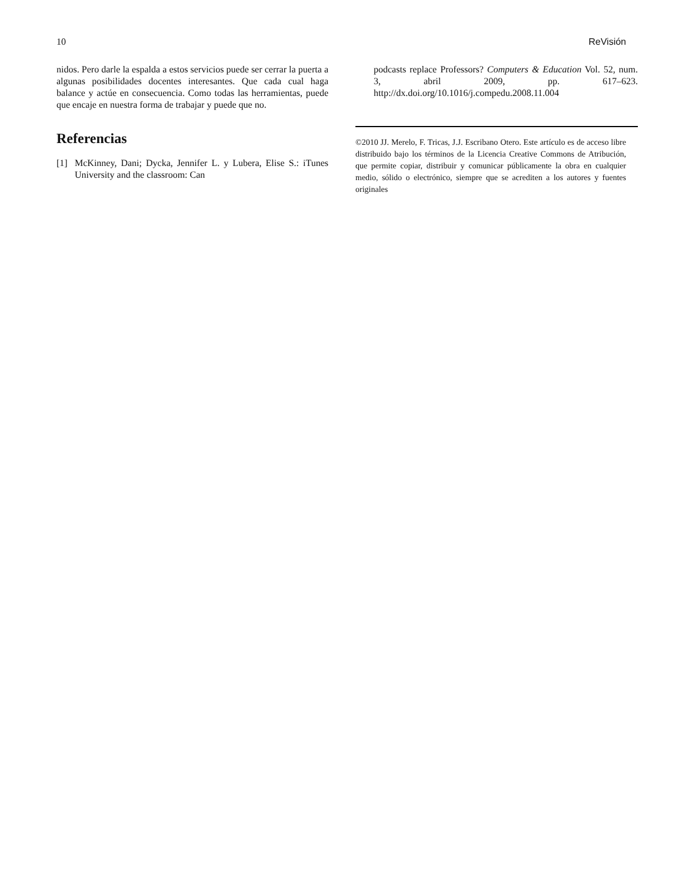10 ReVisión
nidos. Pero darle la espalda a estos servicios puede ser cerrar la puerta a algunas posibilidades docentes interesantes. Que cada cual haga balance y actúe en consecuencia. Como todas las herramientas, puede que encaje en nuestra forma de trabajar y puede que no.
Referencias
[1] McKinney, Dani; Dycka, Jennifer L. y Lubera, Elise S.: iTunes University and the classroom: Can
podcasts replace Professors? Computers & Education Vol. 52, num. 3, abril 2009, pp. 617–623. http://dx.doi.org/10.1016/j.compedu.2008.11.004
©2010 JJ. Merelo, F. Tricas, J.J. Escribano Otero. Este artículo es de acceso libre distribuido bajo los términos de la Licencia Creative Commons de Atribución, que permite copiar, distribuir y comunicar públicamente la obra en cualquier medio, sólido o electrónico, siempre que se acrediten a los autores y fuentes originales